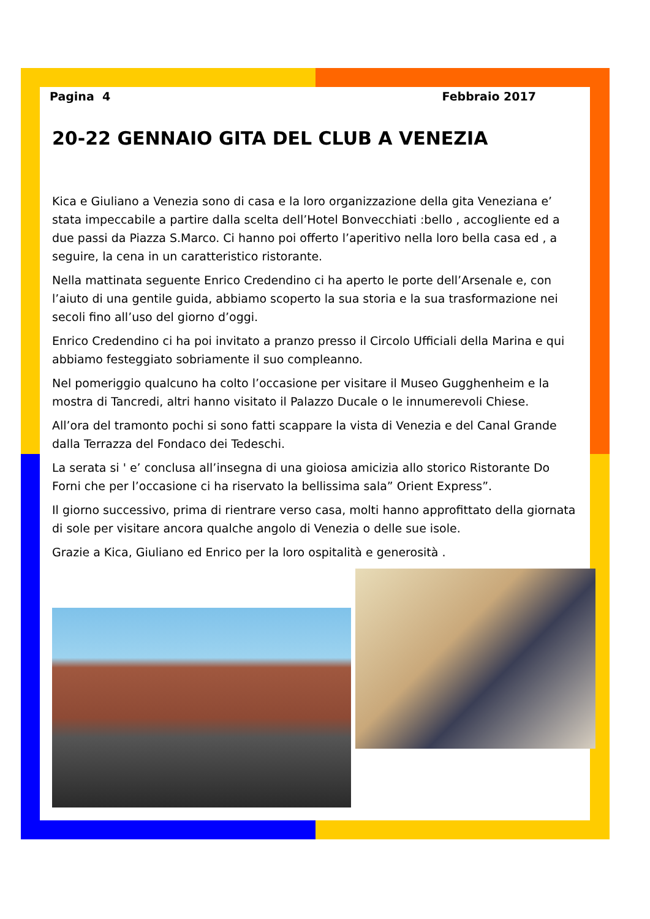Pagina 4 Febbraio 2017
20-22 GENNAIO GITA DEL CLUB A VENEZIA
Kica e Giuliano a Venezia sono di casa e la loro organizzazione della gita Veneziana e’ stata impeccabile a partire dalla scelta dell’Hotel Bonvecchiati :bello , accogliente ed a due passi da Piazza S.Marco. Ci hanno poi offerto l’aperitivo nella loro bella casa ed , a seguire, la cena in un caratteristico ristorante.
Nella mattinata seguente Enrico Credendino ci ha aperto le porte dell’Arsenale e, con l’aiuto di una gentile guida, abbiamo scoperto la sua storia e la sua trasformazione nei secoli fino all’uso del giorno d’oggi.
Enrico Credendino ci ha poi invitato a pranzo presso il Circolo Ufficiali della Marina e qui abbiamo festeggiato sobriamente il suo compleanno.
Nel pomeriggio qualcuno ha colto l’occasione per visitare il Museo Gugghenheim e la mostra di Tancredi, altri hanno visitato il Palazzo Ducale o le innumerevoli Chiese.
All’ora del tramonto pochi si sono fatti scappare la vista di Venezia e del Canal Grande dalla Terrazza del Fondaco dei Tedeschi.
La serata si ' e’ conclusa all’insegna di una gioiosa amicizia allo storico Ristorante Do Forni che per l’occasione ci ha riservato la bellissima sala” Orient Express”.
Il giorno successivo, prima di rientrare verso casa, molti hanno approfittato della giornata di sole per visitare ancora qualche angolo di Venezia o delle sue isole.
Grazie a Kica, Giuliano ed Enrico per la loro ospitalità e generosità .